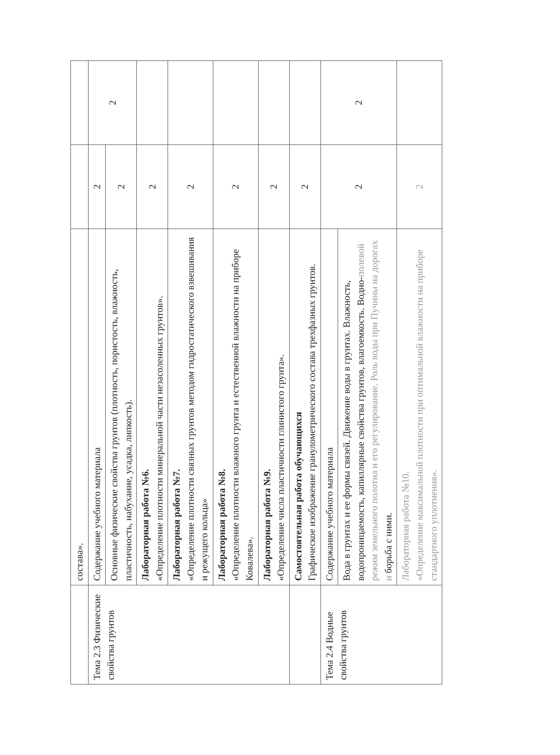| | состава». | | |
| Тема 2.3 Физические свойства грунтов | Содержание учебного материала | 2 | 2 |
| | Основные физические свойства грунтов (плотность, пористость, влажность, пластичность, набухание, усадка, липкость). | 2 | |
| | Лабораторная работа №6. «Определение плотности минеральной части незасоленных грунтов». | 2 | |
| | Лабораторная работа №7. «Определение плотности связных грунтов методом гидростатического взвешивания и режущего кольца» | 2 | |
| | Лабораторная работа №8. «Определение плотности влажного грунта и естественной влажности на приборе Ковалева». | 2 | |
| | Лабораторная работа №9. «Определение числа пластичности глинистого грунта». | 2 | |
| | Самостоятельная работа обучающихся Графическое изображение гранулометрического состава трехфазных грунтов. | 2 | |
| Тема 2.4 Водные свойства грунтов | Содержание учебного материала | 2 | 2 |
| | Вода в грунтах и ее формы связей. Движение воды в грунтах. Влажность, водопроницаемость, капиллярные свойства грунтов, влагоемкость. Водно- полевой режим земельного полотна и его регулирование. Роль воды при Пучины на дорогах и борьба с ними. | | |
| | Лабораторная работа №10. «Определение максимальной плотности при оптимальной влажности на приборе стандартного уплотнения». | 2 | |